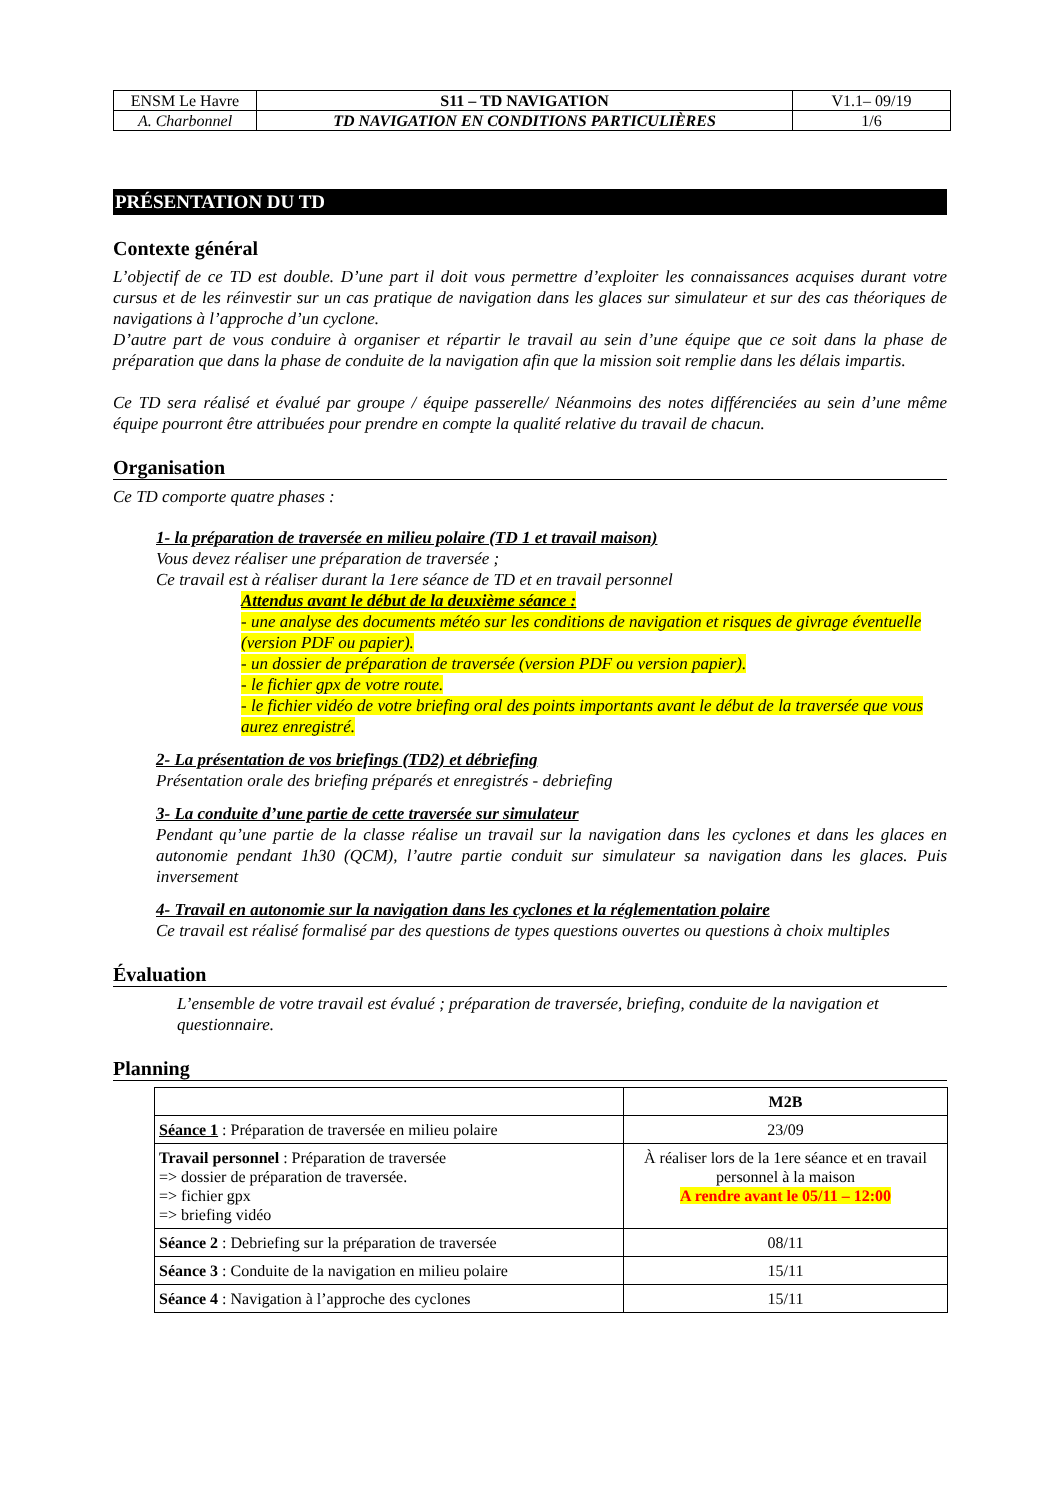| ENSM Le Havre | S11 – TD NAVIGATION | V1.1– 09/19 |
| A. Charbonnel | TD NAVIGATION EN CONDITIONS PARTICULIÈRES | 1/6 |
PRÉSENTATION DU TD
Contexte général
L’objectif de ce TD est double. D’une part il doit vous permettre d’exploiter les connaissances acquises durant votre cursus et de les réinvestir sur un cas pratique de navigation dans les glaces sur simulateur et sur des cas théoriques de navigations à l’approche d’un cyclone.
D’autre part de vous conduire à organiser et répartir le travail au sein d’une équipe que ce soit dans la phase de préparation que dans la phase de conduite de la navigation afin que la mission soit remplie dans les délais impartis.
Ce TD sera réalisé et évalué par groupe / équipe passerelle/ Néanmoins des notes différenciées au sein d’une même équipe pourront être attribuées pour prendre en compte la qualité relative du travail de chacun.
Organisation
Ce TD comporte quatre phases :
1- la préparation de traversée en milieu polaire (TD 1 et travail maison)
Vous devez réaliser une préparation de traversée ;
Ce travail est à réaliser durant la 1ere séance de TD et en travail personnel
Attendus avant le début de la deuxième séance :
- une analyse des documents météo sur les conditions de navigation et risques de givrage éventuelle (version PDF ou papier).
- un dossier de préparation de traversée (version PDF ou version papier).
- le fichier gpx de votre route.
- le fichier vidéo de votre briefing oral des points importants avant le début de la traversée que vous aurez enregistré.
2- La présentation de vos briefings (TD2) et débriefing
Présentation orale des briefing préparés et enregistrés - debriefing
3- La conduite d’une partie de cette traversée sur simulateur
Pendant qu’une partie de la classe réalise un travail sur la navigation dans les cyclones et dans les glaces en autonomie pendant 1h30 (QCM), l’autre partie conduit sur simulateur sa navigation dans les glaces. Puis inversement
4- Travail en autonomie sur la navigation dans les cyclones et la réglementation polaire
Ce travail est réalisé formalisé par des questions de types questions ouvertes ou questions à choix multiples
Évaluation
L’ensemble de votre travail est évalué ; préparation de traversée, briefing, conduite de la navigation et questionnaire.
Planning
| | M2B |
| --- | --- |
| Séance 1 : Préparation de traversée en milieu polaire | 23/09 |
| Travail personnel : Préparation de traversée => dossier de préparation de traversée. => fichier gpx => briefing vidéo | À réaliser lors de la 1ere séance et en travail personnel à la maison A rendre avant le 05/11 – 12:00 |
| Séance 2 : Debriefing sur la préparation de traversée | 08/11 |
| Séance 3 : Conduite de la navigation en milieu polaire | 15/11 |
| Séance 4 : Navigation à l’approche des cyclones | 15/11 |